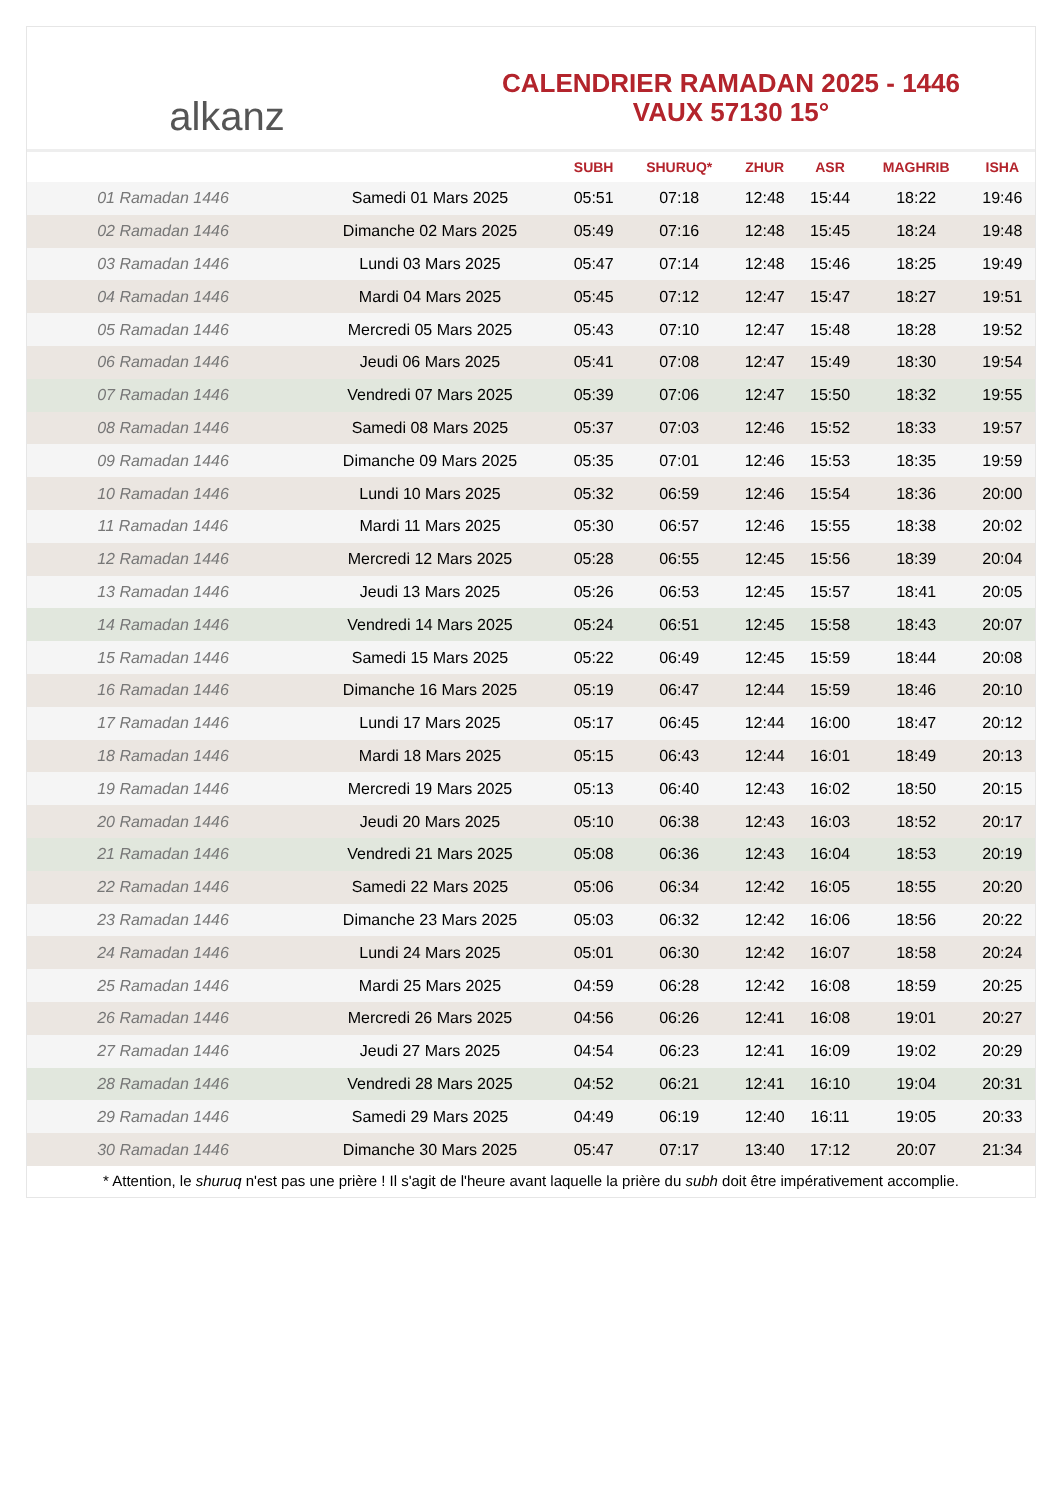alkanz
CALENDRIER RAMADAN 2025 - 1446
VAUX 57130 15°
| | | SUBH | SHURUQ* | ZHUR | ASR | MAGHRIB | ISHA |
| --- | --- | --- | --- | --- | --- | --- | --- |
| 01 Ramadan 1446 | Samedi 01 Mars 2025 | 05:51 | 07:18 | 12:48 | 15:44 | 18:22 | 19:46 |
| 02 Ramadan 1446 | Dimanche 02 Mars 2025 | 05:49 | 07:16 | 12:48 | 15:45 | 18:24 | 19:48 |
| 03 Ramadan 1446 | Lundi 03 Mars 2025 | 05:47 | 07:14 | 12:48 | 15:46 | 18:25 | 19:49 |
| 04 Ramadan 1446 | Mardi 04 Mars 2025 | 05:45 | 07:12 | 12:47 | 15:47 | 18:27 | 19:51 |
| 05 Ramadan 1446 | Mercredi 05 Mars 2025 | 05:43 | 07:10 | 12:47 | 15:48 | 18:28 | 19:52 |
| 06 Ramadan 1446 | Jeudi 06 Mars 2025 | 05:41 | 07:08 | 12:47 | 15:49 | 18:30 | 19:54 |
| 07 Ramadan 1446 | Vendredi 07 Mars 2025 | 05:39 | 07:06 | 12:47 | 15:50 | 18:32 | 19:55 |
| 08 Ramadan 1446 | Samedi 08 Mars 2025 | 05:37 | 07:03 | 12:46 | 15:52 | 18:33 | 19:57 |
| 09 Ramadan 1446 | Dimanche 09 Mars 2025 | 05:35 | 07:01 | 12:46 | 15:53 | 18:35 | 19:59 |
| 10 Ramadan 1446 | Lundi 10 Mars 2025 | 05:32 | 06:59 | 12:46 | 15:54 | 18:36 | 20:00 |
| 11 Ramadan 1446 | Mardi 11 Mars 2025 | 05:30 | 06:57 | 12:46 | 15:55 | 18:38 | 20:02 |
| 12 Ramadan 1446 | Mercredi 12 Mars 2025 | 05:28 | 06:55 | 12:45 | 15:56 | 18:39 | 20:04 |
| 13 Ramadan 1446 | Jeudi 13 Mars 2025 | 05:26 | 06:53 | 12:45 | 15:57 | 18:41 | 20:05 |
| 14 Ramadan 1446 | Vendredi 14 Mars 2025 | 05:24 | 06:51 | 12:45 | 15:58 | 18:43 | 20:07 |
| 15 Ramadan 1446 | Samedi 15 Mars 2025 | 05:22 | 06:49 | 12:45 | 15:59 | 18:44 | 20:08 |
| 16 Ramadan 1446 | Dimanche 16 Mars 2025 | 05:19 | 06:47 | 12:44 | 15:59 | 18:46 | 20:10 |
| 17 Ramadan 1446 | Lundi 17 Mars 2025 | 05:17 | 06:45 | 12:44 | 16:00 | 18:47 | 20:12 |
| 18 Ramadan 1446 | Mardi 18 Mars 2025 | 05:15 | 06:43 | 12:44 | 16:01 | 18:49 | 20:13 |
| 19 Ramadan 1446 | Mercredi 19 Mars 2025 | 05:13 | 06:40 | 12:43 | 16:02 | 18:50 | 20:15 |
| 20 Ramadan 1446 | Jeudi 20 Mars 2025 | 05:10 | 06:38 | 12:43 | 16:03 | 18:52 | 20:17 |
| 21 Ramadan 1446 | Vendredi 21 Mars 2025 | 05:08 | 06:36 | 12:43 | 16:04 | 18:53 | 20:19 |
| 22 Ramadan 1446 | Samedi 22 Mars 2025 | 05:06 | 06:34 | 12:42 | 16:05 | 18:55 | 20:20 |
| 23 Ramadan 1446 | Dimanche 23 Mars 2025 | 05:03 | 06:32 | 12:42 | 16:06 | 18:56 | 20:22 |
| 24 Ramadan 1446 | Lundi 24 Mars 2025 | 05:01 | 06:30 | 12:42 | 16:07 | 18:58 | 20:24 |
| 25 Ramadan 1446 | Mardi 25 Mars 2025 | 04:59 | 06:28 | 12:42 | 16:08 | 18:59 | 20:25 |
| 26 Ramadan 1446 | Mercredi 26 Mars 2025 | 04:56 | 06:26 | 12:41 | 16:08 | 19:01 | 20:27 |
| 27 Ramadan 1446 | Jeudi 27 Mars 2025 | 04:54 | 06:23 | 12:41 | 16:09 | 19:02 | 20:29 |
| 28 Ramadan 1446 | Vendredi 28 Mars 2025 | 04:52 | 06:21 | 12:41 | 16:10 | 19:04 | 20:31 |
| 29 Ramadan 1446 | Samedi 29 Mars 2025 | 04:49 | 06:19 | 12:40 | 16:11 | 19:05 | 20:33 |
| 30 Ramadan 1446 | Dimanche 30 Mars 2025 | 05:47 | 07:17 | 13:40 | 17:12 | 20:07 | 21:34 |
* Attention, le shuruq n'est pas une prière ! Il s'agit de l'heure avant laquelle la prière du subh doit être impérativement accomplie.